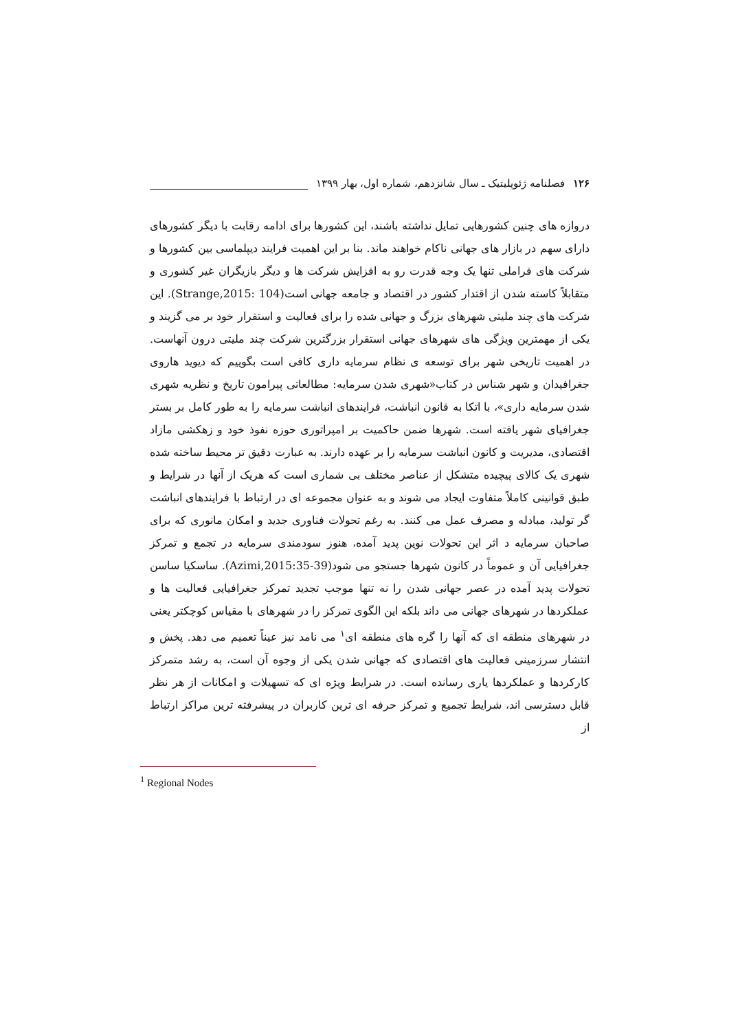۱۲۶ فصلنامه ژئوپلیتیک ـ سال شانزدهم، شماره اول، بهار ۱۳۹۹
دروازه های چنین کشورهایی تمایل نداشته باشند، این کشورها برای ادامه رقابت با دیگر کشورهای دارای سهم در بازار های جهانی ناکام خواهند ماند. بنا بر این اهمیت فرایند دیپلماسی بین کشورها و شرکت های فراملی تنها یک وجه قدرت رو به افزایش شرکت ها و دیگر بازیگران غیر کشوری و متقابلاً کاسته شدن از اقتدار کشور در اقتصاد و جامعه جهانی است(Strange,2015: 104). این شرکت های چند ملیتی شهرهای بزرگ و جهانی شده را برای فعالیت و استقرار خود بر می گزیند و یکی از مهمترین ویژگی های شهرهای جهانی استقرار بزرگترین شرکت چند ملیتی درون آنهاست. در اهمیت تاریخی شهر برای توسعه ی نظام سرمایه داری کافی است بگوییم که دیوید هاروی جغرافیدان و شهر شناس در کتاب«شهری شدن سرمایه: مطالعاتی پیرامون تاریخ و نظریه شهری شدن سرمایه داری»، با اتکا به قانون انباشت، فرایندهای انباشت سرمایه را به طور کامل بر بستر جغرافیای شهر یافته است. شهرها ضمن حاکمیت بر امپراتوری حوزه نفوذ خود و زهکشی مازاد اقتصادی، مدیریت و کانون انباشت سرمایه را بر عهده دارند. به عبارت دقیق تر محیط ساخته شده شهری یک کالای پیچیده متشکل از عناصر مختلف بی شماری است که هریک از آنها در شرایط و طبق قوانینی کاملاً متفاوت ایجاد می شوند و به عنوان مجموعه ای در ارتباط با فرایندهای انباشت گر تولید، مبادله و مصرف عمل می کنند. به رغم تحولات فناوری جدید و امکان مانوری که برای صاحبان سرمایه د اثر این تحولات نوین پدید آمده، هنوز سودمندی سرمایه در تجمع و تمرکز جغرافیایی آن و عموماً در کانون شهرها جستجو می شود(Azimi,2015:35-39). ساسکیا ساسن تحولات پدید آمده در عصر جهانی شدن را نه تنها موجب تجدید تمرکز جغرافیایی فعالیت ها و عملکردها در شهرهای جهانی می داند بلکه این الگوی تمرکز را در شهرهای با مقیاس کوچکتر یعنی در شهرهای منطقه ای که آنها را گره های منطقه ای<sup>۱</sup> می نامد نیز عیناً تعمیم می دهد. پخش و انتشار سرزمینی فعالیت های اقتصادی که جهانی شدن یکی از وجوه آن است، به رشد متمرکز کارکردها و عملکردها یاری رسانده است. در شرایط ویژه ای که تسهیلات و امکانات از هر نظر قابل دسترسی اند، شرایط تجمیع و تمرکز حرفه ای ترین کاربران در پیشرفته ترین مراکز ارتباط از
<sup>1</sup> Regional Nodes